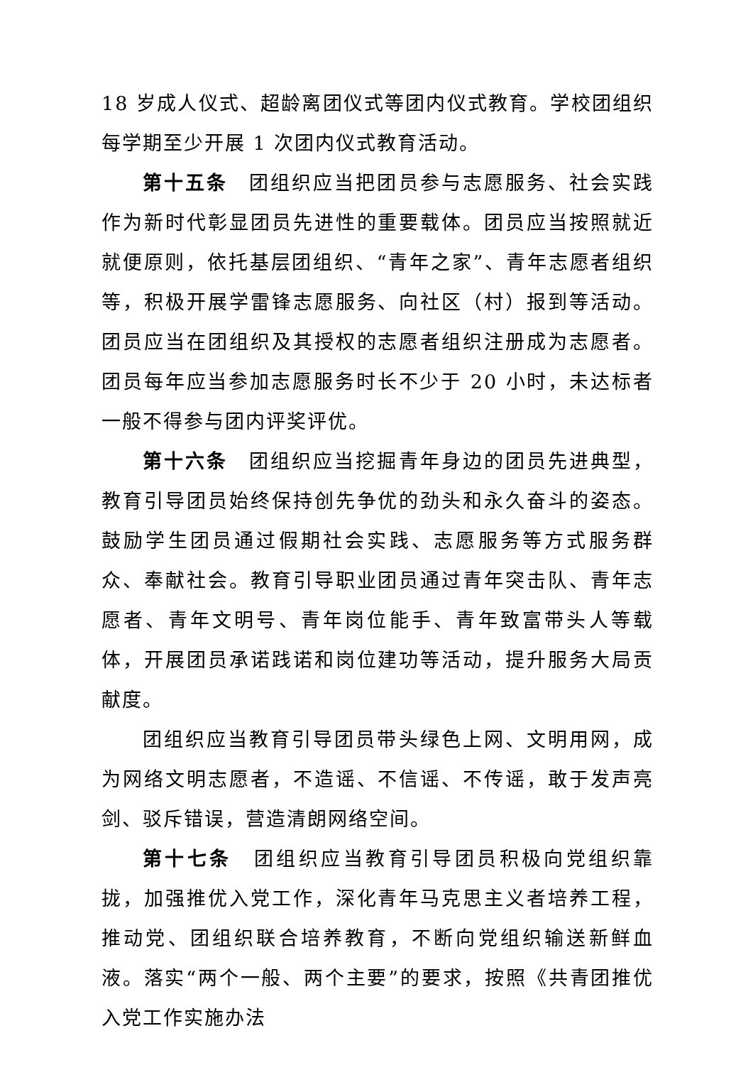18 岁成人仪式、超龄离团仪式等团内仪式教育。学校团组织每学期至少开展 1 次团内仪式教育活动。
第十五条　团组织应当把团员参与志愿服务、社会实践作为新时代彰显团员先进性的重要载体。团员应当按照就近就便原则，依托基层团组织、“青年之家”、青年志愿者组织等，积极开展学雷锋志愿服务、向社区（村）报到等活动。团员应当在团组织及其授权的志愿者组织注册成为志愿者。团员每年应当参加志愿服务时长不少于 20 小时，未达标者一般不得参与团内评奖评优。
第十六条　团组织应当挖掘青年身边的团员先进典型，教育引导团员始终保持创先争优的劲头和永久奋斗的姿态。鼓励学生团员通过假期社会实践、志愿服务等方式服务群众、奉献社会。教育引导职业团员通过青年突击队、青年志愿者、青年文明号、青年岗位能手、青年致富带头人等载体，开展团员承诺践诺和岗位建功等活动，提升服务大局贡献度。
团组织应当教育引导团员带头绿色上网、文明用网，成为网络文明志愿者，不造谣、不信谣、不传谣，敢于发声亮剑、驳斥错误，营造清朗网络空间。
第十七条　团组织应当教育引导团员积极向党组织靠拢，加强推优入党工作，深化青年马克思主义者培养工程，推动党、团组织联合培养教育，不断向党组织输送新鲜血液。落实“两个一般、两个主要”的要求，按照《共青团推优入党工作实施办法